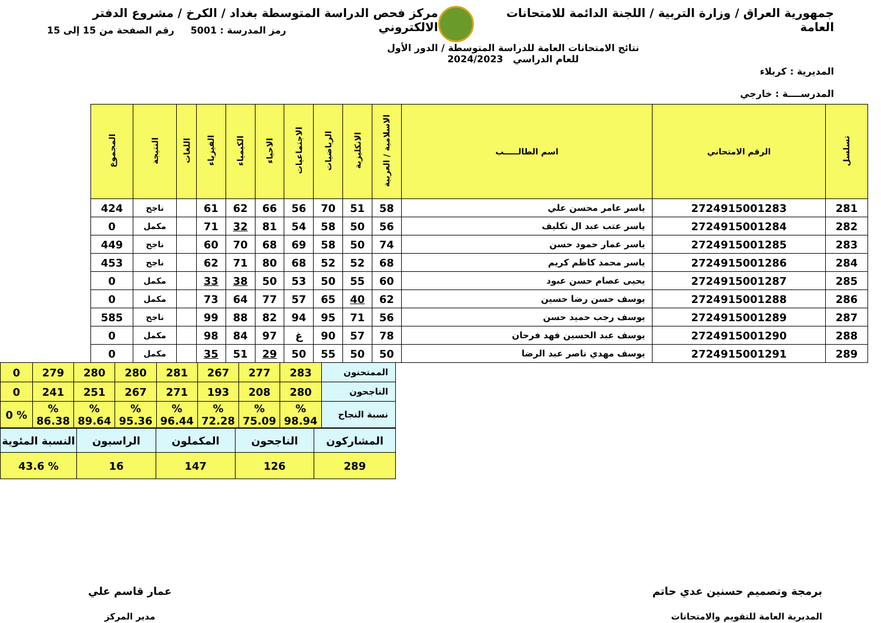جمهورية العراق / وزارة التربية / اللجنة الدائمة للامتحانات العامة
مركز فحص الدراسة المتوسطة بغداد / الكرخ / مشروع الدفتر الالكتروني
المديرية : كربلاء
المدرســــة : خارجي
نتائج الامتحانات العامة للدراسة المتوسطة / الدور الأول
للعام الدراسي 2024/2023
رمز المدرسة : 5001 رقم الصفحة من 15 إلى 15
| تسلسل | الرقم الامتحاني | اسم الطالـــــب | الاسلامية / العربية | الانكليزية | الرياضيات | الاجتماعيات | الاحياء | الكيمياء | الفيزياء | اللغات | النتيجة | المجموع |
| --- | --- | --- | --- | --- | --- | --- | --- | --- | --- | --- | --- | --- |
| 281 | 2724915001283 | ياسر عامر محسن علي | 58 | 51 | 70 | 56 | 66 | 62 | 61 | | ناجح | 424 |
| 282 | 2724915001284 | ياسر عتب عبد ال تكليف | 56 | 50 | 58 | 54 | 81 | 32 | 71 | | مكمل | 0 |
| 283 | 2724915001285 | ياسر عمار حمود حسن | 74 | 50 | 58 | 69 | 68 | 70 | 60 | | ناجح | 449 |
| 284 | 2724915001286 | ياسر محمد كاظم كريم | 68 | 52 | 52 | 68 | 80 | 71 | 62 | | ناجح | 453 |
| 285 | 2724915001287 | يحيى عصام حسن عبود | 60 | 55 | 50 | 53 | 50 | 38 | 33 | | مكمل | 0 |
| 286 | 2724915001288 | يوسف حسن رضا حسين | 62 | 40 | 65 | 57 | 77 | 64 | 73 | | مكمل | 0 |
| 287 | 2724915001289 | يوسف رجب حميد حسن | 56 | 71 | 95 | 94 | 82 | 88 | 99 | | ناجح | 585 |
| 288 | 2724915001290 | يوسف عبد الحسين فهد فرحان | 78 | 57 | 90 | غ | 97 | 84 | 98 | | مكمل | 0 |
| 289 | 2724915001291 | يوسف مهدي ناصر عبد الرضا | 50 | 50 | 55 | 50 | 29 | 51 | 35 | | مكمل | 0 |
| الممتحنون | 283 | 277 | 267 | 281 | 280 | 280 | 279 | 0 |
| الناجحون | 280 | 208 | 193 | 271 | 267 | 251 | 241 | 0 |
| نسبة النجاح | % 98.94 | % 75.09 | % 72.28 | % 96.44 | % 95.36 | % 89.64 | % 86.38 | % 0 |
| المشاركون | الناجحون | المكملون | الراسبون | النسبة المئوية |
| 289 | 126 | 147 | 16 | % 43.6 |
برمجة وتصميم حسنين عدي حاتم
المديرية العامة للتقويم والامتحانات
عمار قاسم علي
مدير المركز